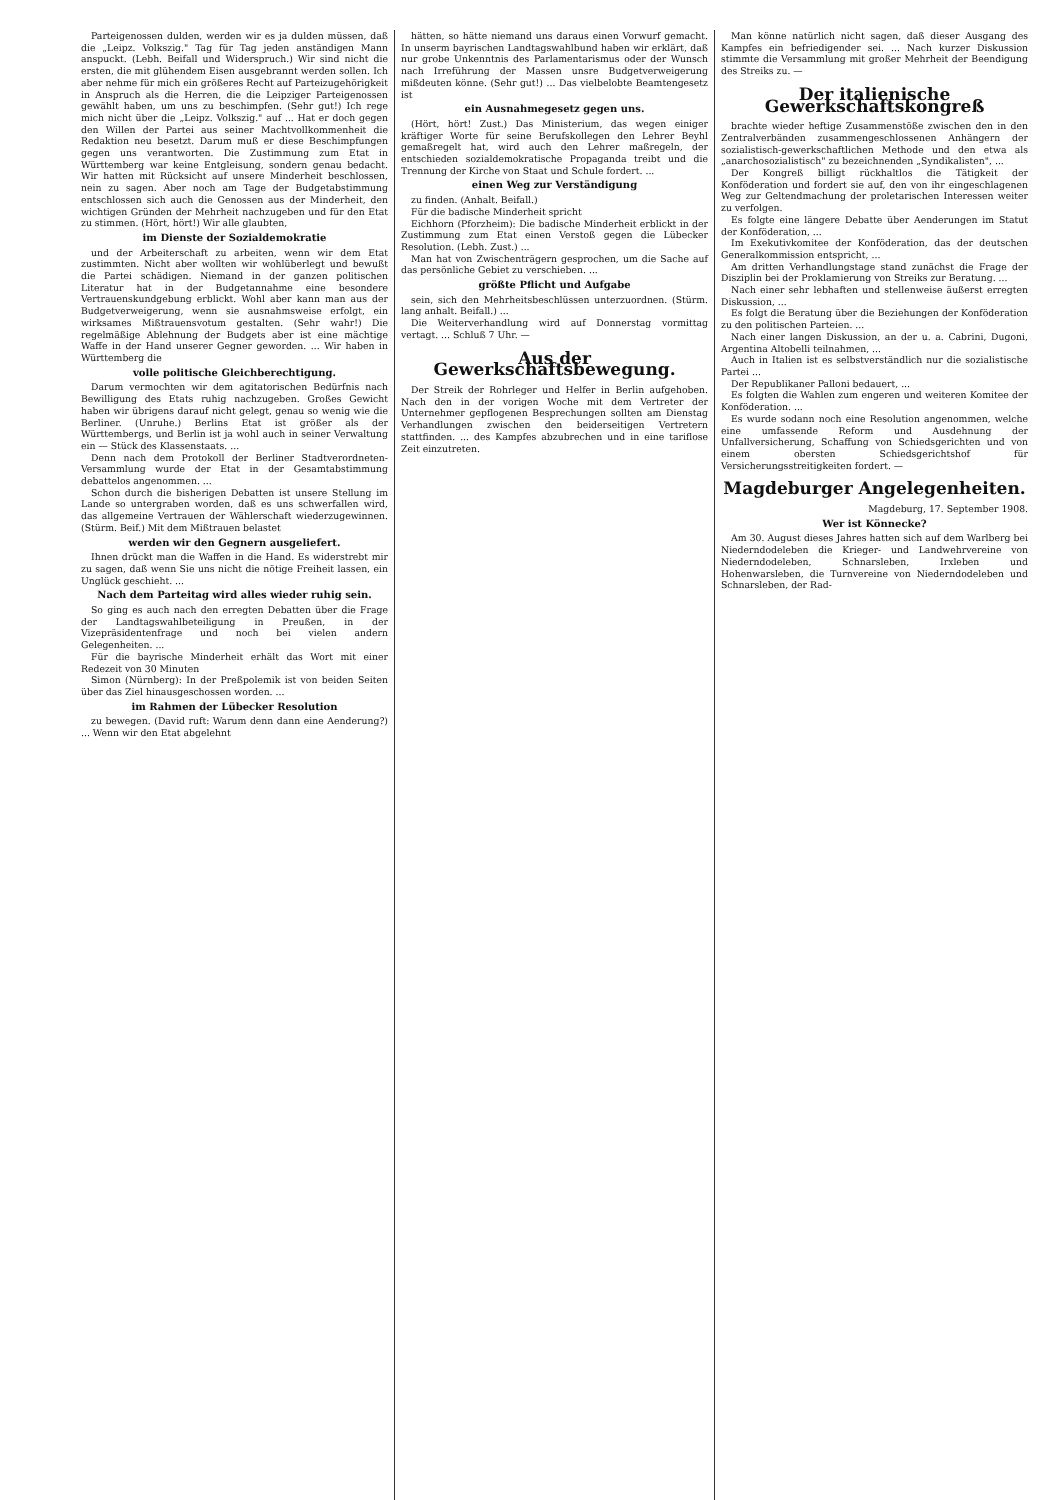Parteigenossen dulden, werden wir es ja dulden müssen, daß die „Leipz. Volkszig." Tag für Tag jeden anständigen Mann anspuckt. (Lebh. Beifall und Widerspruch.) Wir sind nicht die ersten, die mit glühendem Eisen ausgebrannt werden sollen. Ich aber nehme für mich ein größeres Recht auf Parteizugehörigkeit in Anspruch als die Herren, die die Leipziger Parteigenossen gewählt haben, um uns zu beschimpfen. (Sehr gut!) Ich rege mich nicht über die „Leipz. Volkszig." auf ... Hat er doch gegen den Willen der Partei aus seiner Machtvollkommenheit die Redaktion neu besetzt. Darum muß er diese Beschimpfungen gegen uns verantworten. Die Zustimmung zum Etat in Württemberg war keine Entgleisung, sondern genau bedacht. Wir hatten mit Rücksicht auf unsere Minderheit beschlossen, nein zu sagen. Aber noch am Tage der Budgetabstimmung entschlossen sich auch die Genossen aus der Minderheit, den wichtigen Gründen der Mehrheit nachzugeben und für den Etat zu stimmen. (Hört, hört!) Wir alle glaubten,
im Dienste der Sozialdemokratie
und der Arbeiterschaft zu arbeiten, wenn wir dem Etat zustimmten. Nicht aber wollten wir wohlüberlegt und bewußt die Partei schädigen. Niemand in der ganzen politischen Literatur hat in der Budgetannahme eine besondere Vertrauenskundgebung erblickt. Wohl aber kann man aus der Budgetverweigerung, wenn sie ausnahmsweise erfolgt, ein wirksames Mißtrauensvotum gestalten. (Sehr wahr!) Die regelmäßige Ablehnung der Budgets aber ist eine mächtige Waffe in der Hand unserer Gegner geworden. ... Wir haben in Württemberg die
volle politische Gleichberechtigung.
Darum vermochten wir dem agitatorischen Bedürfnis nach Bewilligung des Etats ruhig nachzugeben. Großes Gewicht haben wir übrigens darauf nicht gelegt, genau so wenig wie die Berliner. (Unruhe.) Berlins Etat ist größer als der Württembergs, und Berlin ist ja wohl auch in seiner Verwaltung ein — Stück des Klassenstaats. ...
Denn nach dem Protokoll der Berliner Stadtverordneten-Versammlung wurde der Etat in der Gesamtabstimmung debattelos angenommen. ...
Schon durch die bisherigen Debatten ist unsere Stellung im Lande so untergraben worden, daß es uns schwerfallen wird, das allgemeine Vertrauen der Wählerschaft wiederzugewinnen. (Stürm. Beif.) Mit dem Mißtrauen belastet
werden wir den Gegnern ausgeliefert.
Ihnen drückt man die Waffen in die Hand. Es widerstrebt mir zu sagen, daß wenn Sie uns nicht die nötige Freiheit lassen, ein Unglück geschieht. ...
Nach dem Parteitag wird alles wieder ruhig sein.
So ging es auch nach den erregten Debatten über die Frage der Landtagswahlbeteiligung in Preußen, in der Vizepräsidentenfrage und noch bei vielen andern Gelegenheiten. ...
Für die bayrische Minderheit erhält das Wort mit einer Redezeit von 30 Minuten
Simon (Nürnberg): In der Preßpolemik ist von beiden Seiten über das Ziel hinausgeschossen worden. ...
im Rahmen der Lübecker Resolution
zu bewegen. (David ruft: Warum denn dann eine Aenderung?) ... Wenn wir den Etat abgelehnt
hätten, so hätte niemand uns daraus einen Vorwurf gemacht. In unserm bayrischen Landtagswahlbund haben wir erklärt, daß nur grobe Unkenntnis des Parlamentarismus oder der Wunsch nach Irreführung der Massen unsre Budgetverweigerung mißdeuten könne. (Sehr gut!) ... Das vielbelobte Beamtengesetz ist
ein Ausnahmegesetz gegen uns.
(Hört, hört! Zust.) Das Ministerium, das wegen einiger kräftiger Worte für seine Berufskollegen den Lehrer Beyhl gemaßregelt hat, wird auch den Lehrer maßregeln, der entschieden sozialdemokratische Propaganda treibt und die Trennung der Kirche von Staat und Schule fordert. ...
einen Weg zur Verständigung
zu finden. (Anhalt. Beifall.)
Für die badische Minderheit spricht
Eichhorn (Pforzheim): Die badische Minderheit erblickt in der Zustimmung zum Etat einen Verstoß gegen die Lübecker Resolution. (Lebh. Zust.) ...
Man hat von Zwischenträgern gesprochen, um die Sache auf das persönliche Gebiet zu verschieben. ...
größte Pflicht und Aufgabe
sein, sich den Mehrheitsbeschlüssen unterzuordnen. (Stürm. lang anhalt. Beifall.) ...
Die Weiterverhandlung wird auf Donnerstag vormittag vertagt. ... Schluß 7 Uhr. —
Aus der Gewerkschaftsbewegung.
Der Streik der Rohrleger und Helfer in Berlin aufgehoben. Nach den in der vorigen Woche mit dem Vertreter der Unternehmer gepflogenen Besprechungen sollten am Dienstag Verhandlungen zwischen den beiderseitigen Vertretern stattfinden. ... des Kampfes abzubrechen und in eine tariflose Zeit einzutreten.
Man könne natürlich nicht sagen, daß dieser Ausgang des Kampfes ein befriedigender sei. ... Nach kurzer Diskussion stimmte die Versammlung mit großer Mehrheit der Beendigung des Streiks zu. —
Der italienische Gewerkschaftskongreß
brachte wieder heftige Zusammenstöße zwischen den in den Zentralverbänden zusammengeschlossenen Anhängern der sozialistisch-gewerkschaftlichen Methode und den etwa als „anarchosozialistisch" zu bezeichnenden „Syndikalisten", ...
Der Kongreß billigt rückhaltlos die Tätigkeit der Konföderation und fordert sie auf, den von ihr eingeschlagenen Weg zur Geltendmachung der proletarischen Interessen weiter zu verfolgen.
Es folgte eine längere Debatte über Aenderungen im Statut der Konföderation, ...
Im Exekutivkomitee der Konföderation, das der deutschen Generalkommission entspricht, ...
Am dritten Verhandlungstage stand zunächst die Frage der Disziplin bei der Proklamierung von Streiks zur Beratung. ...
Nach einer sehr lebhaften und stellenweise äußerst erregten Diskussion, ...
Es folgt die Beratung über die Beziehungen der Konföderation zu den politischen Parteien. ...
Nach einer langen Diskussion, an der u. a. Cabrini, Dugoni, Argentina Altobelli teilnahmen, ...
Auch in Italien ist es selbstverständlich nur die sozialistische Partei ...
Der Republikaner Palloni bedauert, ...
Es folgten die Wahlen zum engeren und weiteren Komitee der Konföderation. ...
Es wurde sodann noch eine Resolution angenommen, welche eine umfassende Reform und Ausdehnung der Unfallversicherung, Schaffung von Schiedsgerichten und von einem obersten Schiedsgerichtshof für Versicherungsstreitigkeiten fordert. —
Magdeburger Angelegenheiten.
Magdeburg, 17. September 1908.
Wer ist Könnecke?
Am 30. August dieses Jahres hatten sich auf dem Warlberg bei Niederndodeleben die Krieger- und Landwehrvereine von Niederndodeleben, Schnarsleben, Irxleben und Hohenwarsleben, die Turnvereine von Niederndodeleben und Schnarsleben, der Rad-